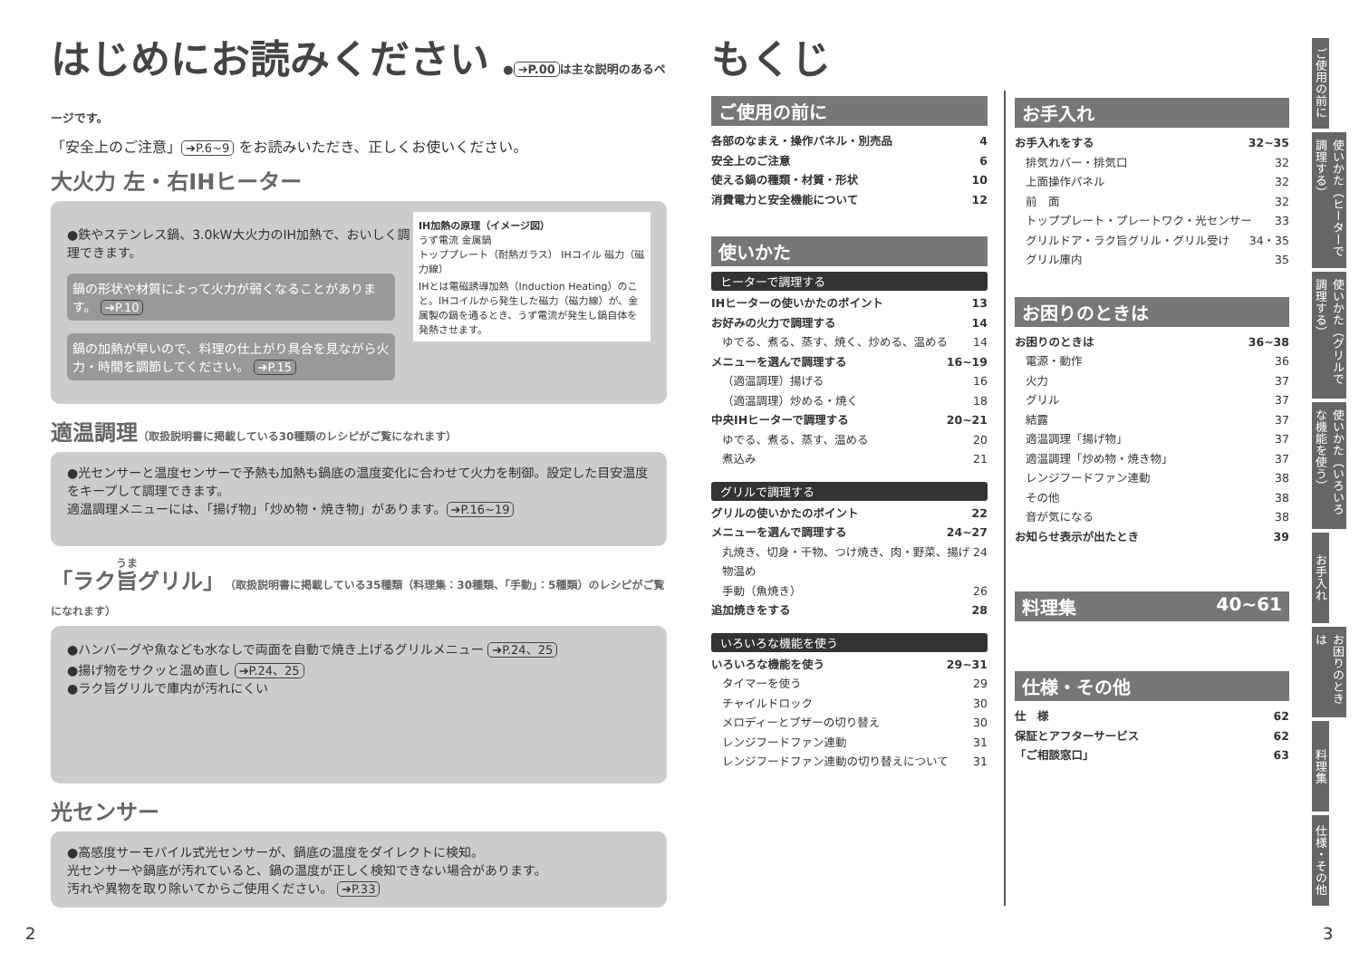はじめにお読みください ● ➔P.00 は主な説明のあるページです。
「安全上のご注意」 ➔P.6~9 をお読みいただき、正しくお使いください。
大火力 左・右IHヒーター
IH加熱の原理（イメージ図）
うず電流 金属鍋
トッププレート（耐熱ガラス） IHコイル 磁力（磁力線）
IHとは電磁誘導加熱（Induction Heating）のこと。IHコイルから発生した磁力（磁力線）が、金属製の鍋を通るとき、うず電流が発生し鍋自体を発熱させます。
●鉄やステンレス鍋、3.0kW大火力のIH加熱で、おいしく調理できます。
鍋の形状や材質によって火力が弱くなることがあります。 ➔P.10
鍋の加熱が早いので、料理の仕上がり具合を見ながら火力・時間を調節してください。 ➔P.15
適温調理（取扱説明書に掲載している30種類のレシピがご覧になれます）
●光センサーと温度センサーで予熱も加熱も鍋底の温度変化に合わせて火力を制御。設定した目安温度をキープして調理できます。
適温調理メニューには、「揚げ物」「炒め物・焼き物」があります。 ➔P.16~19
「ラク旨グリル」（取扱説明書に掲載している35種類（料理集：30種類、「手動」：5種類）のレシピがご覧になれます）
●ハンバーグや魚なども水なしで両面を自動で焼き上げるグリルメニュー ➔P.24、25
●揚げ物をサクッと温め直し ➔P.24、25
●ラク旨グリルで庫内が汚れにくい
光センサー
●高感度サーモパイル式光センサーが、鍋底の温度をダイレクトに検知。
光センサーや鍋底が汚れていると、鍋の温度が正しく検知できない場合があります。
汚れや異物を取り除いてからご使用ください。 ➔P.33
もくじ
ご使用の前に
各部のなまえ・操作パネル・別売品 4
安全上のご注意 6
使える鍋の種類・材質・形状 10
消費電力と安全機能について 12
使いかた
ヒーターで調理する
IHヒーターの使いかたのポイント 13
お好みの火力で調理する 14
ゆでる、煮る、蒸す、焼く、炒める、温める 14
メニューを選んで調理する 16~19
（適温調理）揚げる 16
（適温調理）炒める・焼く 18
中央IHヒーターで調理する 20~21
ゆでる、煮る、蒸す、温める 20
煮込み 21
グリルで調理する
グリルの使いかたのポイント 22
メニューを選んで調理する 24~27
丸焼き、切身・干物、つけ焼き、肉・野菜、揚げ物温め 24
手動（魚焼き） 26
追加焼きをする 28
いろいろな機能を使う
いろいろな機能を使う 29~31
タイマーを使う 29
チャイルドロック 30
メロディーとブザーの切り替え 30
レンジフードファン連動 31
レンジフードファン連動の切り替えについて 31
お手入れ
お手入れをする 32~35
排気カバー・排気口 32
上面操作パネル 32
前　面 32
トッププレート・プレートワク・光センサー 33
グリルドア・ラク旨グリル・グリル受け 34・35
グリル庫内 35
お困りのときは
お困りのときは 36~38
電源・動作 36
火力 37
グリル 37
結露 37
適温調理「揚げ物」 37
適温調理「炒め物・焼き物」 37
レンジフードファン連動 38
その他 38
音が気になる 38
お知らせ表示が出たとき 39
料理集 40~61
仕様・その他
仕　様 62
保証とアフターサービス 62
「ご相談窓口」 63
ご使用の前に
使いかた（ヒーターで調理する）
使いかた（グリルで調理する）
使いかた（いろいろな機能を使う）
お手入れ
お困りのときは
料理集
仕様・その他
2 3